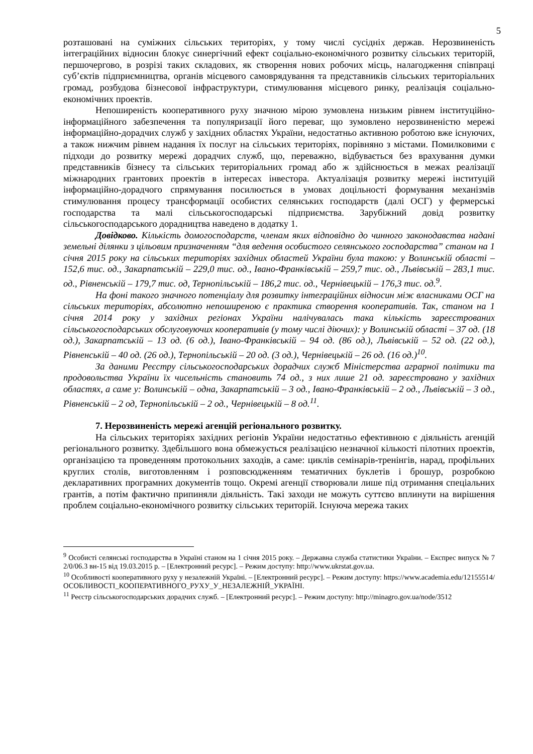5
розташовані на суміжних сільських територіях, у тому числі сусідніх держав. Нерозвиненість інтеграційних відносин блокує синергічний ефект соціально-економічного розвитку сільських територій, першочергово, в розрізі таких складових, як створення нових робочих місць, налагодження співпраці суб’єктів підприємництва, органів місцевого самоврядування та представників сільських територіальних громад, розбудова бізнесової інфраструктури, стимулювання місцевого ринку, реалізація соціально-економічних проектів.
Непоширеність кооперативного руху значною мірою зумовлена низьким рівнем інституційно-інформаційного забезпечення та популяризації його переваг, що зумовлено нерозвиненістю мережі інформаційно-дорадчих служб у західних областях України, недостатньо активною роботою вже існуючих, а також нижчим рівнем надання їх послуг на сільських територіях, порівняно з містами. Помилковими є підходи до розвитку мережі дорадчих служб, що, переважно, відбувається без врахування думки представників бізнесу та сільських територіальних громад або ж здійснюється в межах реалізації міжнародних грантових проектів в інтересах інвестора. Актуалізація розвитку мережі інституцій інформаційно-дорадчого спрямування посилюється в умовах доцільності формування механізмів стимулювання процесу трансформації особистих селянських господарств (далі ОСГ) у фермерські господарства та малі сільськогосподарські підприємства. Зарубіжний довід розвитку сільськогосподарського дорадництва наведено в додатку 1.
Довідково. Кількість домогосподарств, членам яких відповідно до чинного законодавства надані земельні ділянки з цільовим призначенням “для ведення особистого селянського господарства” станом на 1 січня 2015 року на сільських територіях західних областей України була такою: у Волинській області – 152,6 тис. од., Закарпатській – 229,0 тис. од., Івано-Франківській – 259,7 тис. од., Львівській – 283,1 тис. од., Рівненській – 179,7 тис. од, Тернопільській – 186,2 тис. од., Чернівецькій – 176,3 тис. од.<sup>9</sup>.
На фоні такого значного потенціалу для розвитку інтеграційних відносин між власниками ОСГ на сільських територіях, абсолютно непоширеною є практика створення кооперативів. Так, станом на 1 січня 2014 року у західних регіонах України налічувалась така кількість зареєстрованих сільськогосподарських обслуговуючих кооперативів (у тому числі діючих): у Волинській області – 37 од. (18 од.), Закарпатській – 13 од. (6 од.), Івано-Франківській – 94 од. (86 од.), Львівській – 52 од. (22 од.), Рівненській – 40 од. (26 од.), Тернопільській – 20 од. (3 од.), Чернівецькій – 26 од. (16 од.)<sup>10</sup>.
За даними Реєстру сільськогосподарських дорадчих служб Міністерства аграрної політики та продовольства України їх чисельність становить 74 од., з них лише 21 од. зареєстровано у західних областях, а саме у: Волинській – одна, Закарпатській – 3 од., Івано-Франківській – 2 од., Львівській – 3 од., Рівненській – 2 од, Тернопільській – 2 од., Чернівецькій – 8 од.<sup>11</sup>.
7. Нерозвиненість мережі агенцій регіонального розвитку.
На сільських територіях західних регіонів України недостатньо ефективною є діяльність агенцій регіонального розвитку. Здебільшого вона обмежується реалізацією незначної кількості пілотних проектів, організацією та проведенням протокольних заходів, а саме: циклів семінарів-тренінгів, нарад, профільних круглих столів, виготовленням і розповсюдженням тематичних буклетів і брошур, розробкою декларативних програмних документів тощо. Окремі агенції створювали лише під отримання спеціальних грантів, а потім фактично припиняли діяльність. Такі заходи не можуть суттєво вплинути на вирішення проблем соціально-економічного розвитку сільських територій. Існуюча мережа таких
<sup>9</sup> Особисті селянські господарства в Україні станом на 1 січня 2015 року. – Державна служба статистики України. – Експрес випуск № 72/0/06.3 вн-15 від 19.03.2015 р. – [Електронний ресурс]. – Режим доступу: http://www.ukrstat.gov.ua.
<sup>10</sup> Особливості кооперативного руху у незалежній Україні. – [Електронний ресурс]. – Режим доступу: https://www.academia.edu/12155514/ОСОБЛИВОСТІ_КООПЕРАТИВНОГО_РУХУ_У_НЕЗАЛЕЖНІЙ_УКРАЇНІ.
<sup>11</sup> Реєстр сільськогосподарських дорадчих служб. – [Електронний ресурс]. – Режим доступу: http://minagro.gov.ua/node/3512